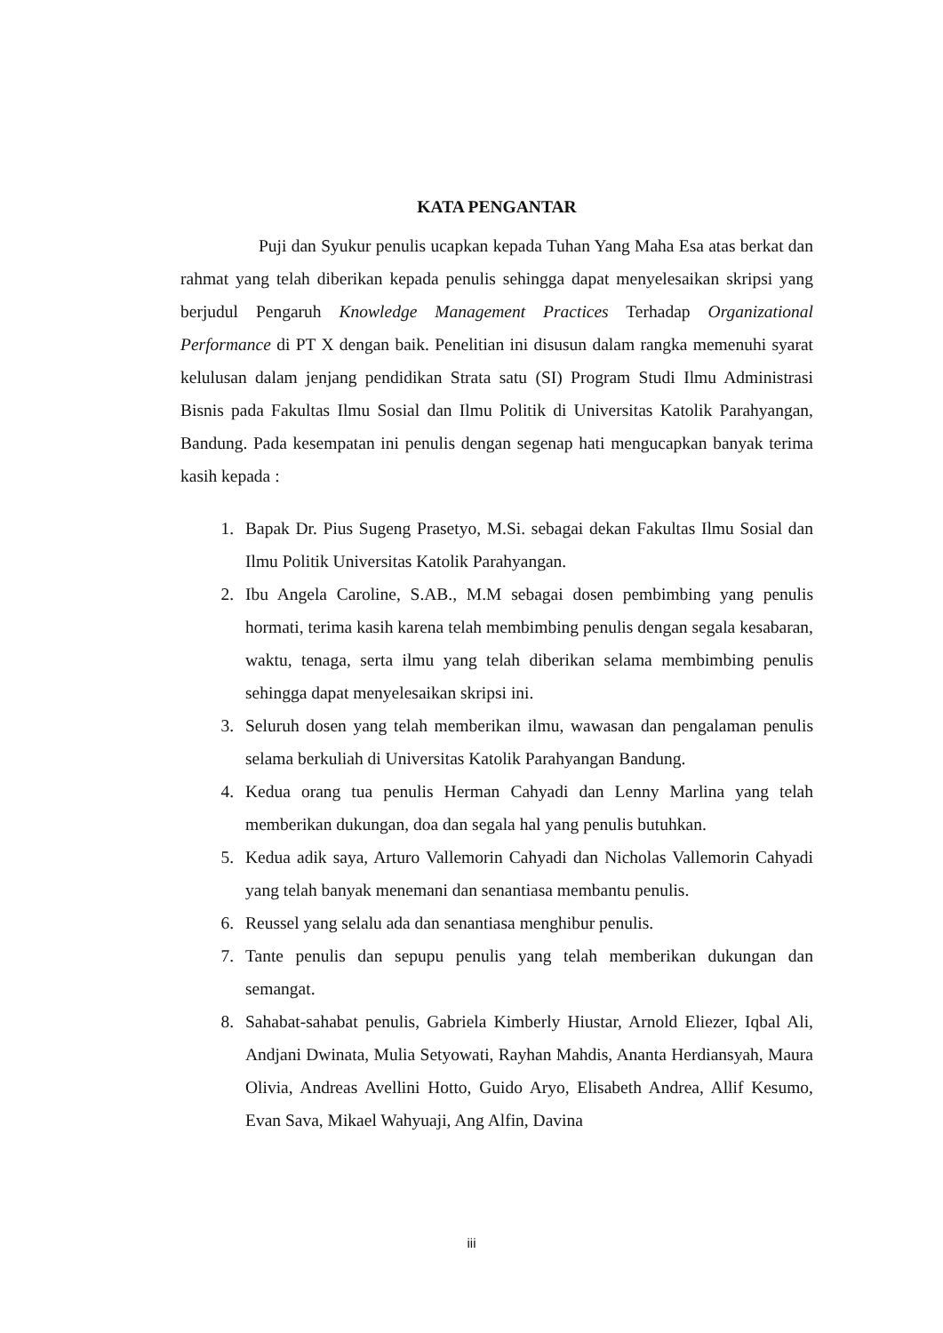KATA PENGANTAR
Puji dan Syukur penulis ucapkan kepada Tuhan Yang Maha Esa atas berkat dan rahmat yang telah diberikan kepada penulis sehingga dapat menyelesaikan skripsi yang berjudul Pengaruh Knowledge Management Practices Terhadap Organizational Performance di PT X dengan baik. Penelitian ini disusun dalam rangka memenuhi syarat kelulusan dalam jenjang pendidikan Strata satu (SI) Program Studi Ilmu Administrasi Bisnis pada Fakultas Ilmu Sosial dan Ilmu Politik di Universitas Katolik Parahyangan, Bandung. Pada kesempatan ini penulis dengan segenap hati mengucapkan banyak terima kasih kepada :
1. Bapak Dr. Pius Sugeng Prasetyo, M.Si. sebagai dekan Fakultas Ilmu Sosial dan Ilmu Politik Universitas Katolik Parahyangan.
2. Ibu Angela Caroline, S.AB., M.M sebagai dosen pembimbing yang penulis hormati, terima kasih karena telah membimbing penulis dengan segala kesabaran, waktu, tenaga, serta ilmu yang telah diberikan selama membimbing penulis sehingga dapat menyelesaikan skripsi ini.
3. Seluruh dosen yang telah memberikan ilmu, wawasan dan pengalaman penulis selama berkuliah di Universitas Katolik Parahyangan Bandung.
4. Kedua orang tua penulis Herman Cahyadi dan Lenny Marlina yang telah memberikan dukungan, doa dan segala hal yang penulis butuhkan.
5. Kedua adik saya, Arturo Vallemorin Cahyadi dan Nicholas Vallemorin Cahyadi yang telah banyak menemani dan senantiasa membantu penulis.
6. Reussel yang selalu ada dan senantiasa menghibur penulis.
7. Tante penulis dan sepupu penulis yang telah memberikan dukungan dan semangat.
8. Sahabat-sahabat penulis, Gabriela Kimberly Hiustar, Arnold Eliezer, Iqbal Ali, Andjani Dwinata, Mulia Setyowati, Rayhan Mahdis, Ananta Herdiansyah, Maura Olivia, Andreas Avellini Hotto, Guido Aryo, Elisabeth Andrea, Allif Kesumo, Evan Sava, Mikael Wahyuaji, Ang Alfin, Davina
iii